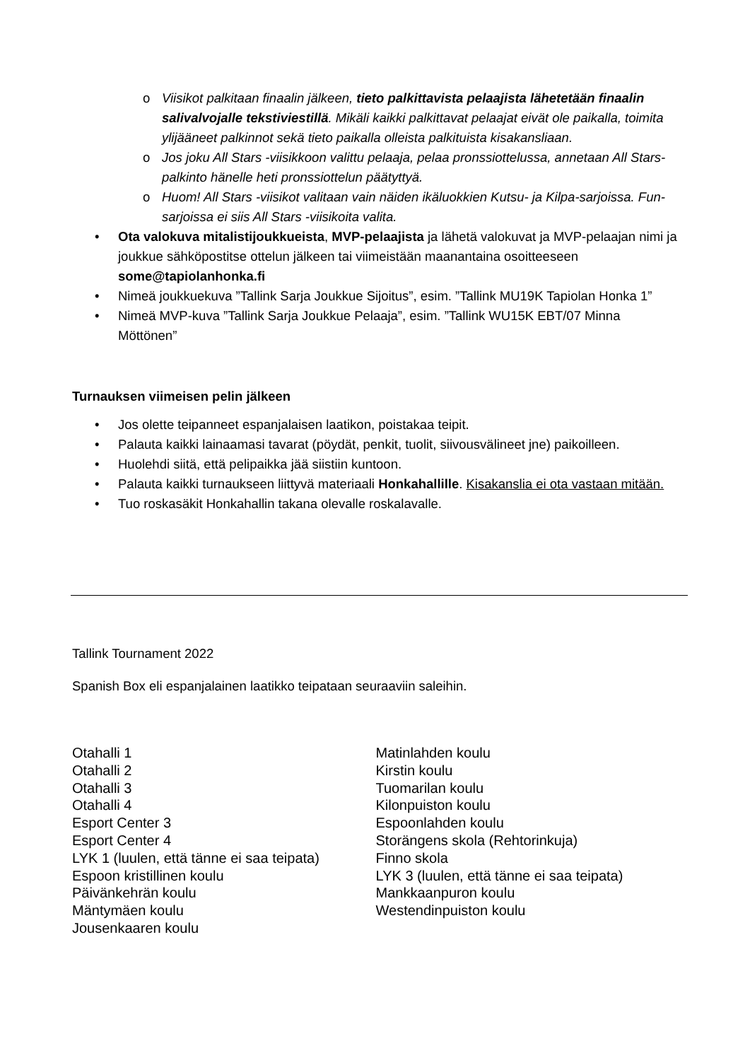o Viisikot palkitaan finaalin jälkeen, tieto palkittavista pelaajista lähetetään finaalin salivalvojalle tekstiviestillä. Mikäli kaikki palkittavat pelaajat eivät ole paikalla, toimita ylijääneet palkinnot sekä tieto paikalla olleista palkituista kisakansliaan.
o Jos joku All Stars -viisikkoon valittu pelaaja, pelaa pronssiottelussa, annetaan All Stars-palkinto hänelle heti pronssiottelun päätyttyä.
o Huom! All Stars -viisikot valitaan vain näiden ikäluokkien Kutsu- ja Kilpa-sarjoissa. Fun-sarjoissa ei siis All Stars -viisikoita valita.
• Ota valokuva mitalistijoukkueista, MVP-pelaajista ja lähetä valokuvat ja MVP-pelaajan nimi ja joukkue sähköpostitse ottelun jälkeen tai viimeistään maanantaina osoitteeseen some@tapiolanhonka.fi
• Nimeä joukkuekuva ”Tallink Sarja Joukkue Sijoitus”, esim. ”Tallink MU19K Tapiolan Honka 1”
• Nimeä MVP-kuva ”Tallink Sarja Joukkue Pelaaja”, esim. ”Tallink WU15K EBT/07 Minna Möttönen”
Turnauksen viimeisen pelin jälkeen
• Jos olette teipanneet espanjalaisen laatikon, poistakaa teipit.
• Palauta kaikki lainaamasi tavarat (pöydät, penkit, tuolit, siivousvälineet jne) paikoilleen.
• Huolehdi siitä, että pelipaikka jää siistiin kuntoon.
• Palauta kaikki turnaukseen liittyvä materiaali Honkahallille. Kisakanslia ei ota vastaan mitään.
• Tuo roskasäkit Honkahallin takana olevalle roskalavalle.
Tallink Tournament 2022
Spanish Box eli espanjalainen laatikko teipataan seuraaviin saleihin.
Otahalli 1
Otahalli 2
Otahalli 3
Otahalli 4
Esport Center 3
Esport Center 4
LYK 1 (luulen, että tänne ei saa teipata)
Espoon kristillinen koulu
Päivänkehrän koulu
Mäntymäen koulu
Jousenkaaren koulu
Matinlahden koulu
Kirstin koulu
Tuomarilan koulu
Kilonpuiston koulu
Espoonlahden koulu
Storängens skola (Rehtorinkuja)
Finno skola
LYK 3 (luulen, että tänne ei saa teipata)
Mankkaanpuron koulu
Westendinpuiston koulu